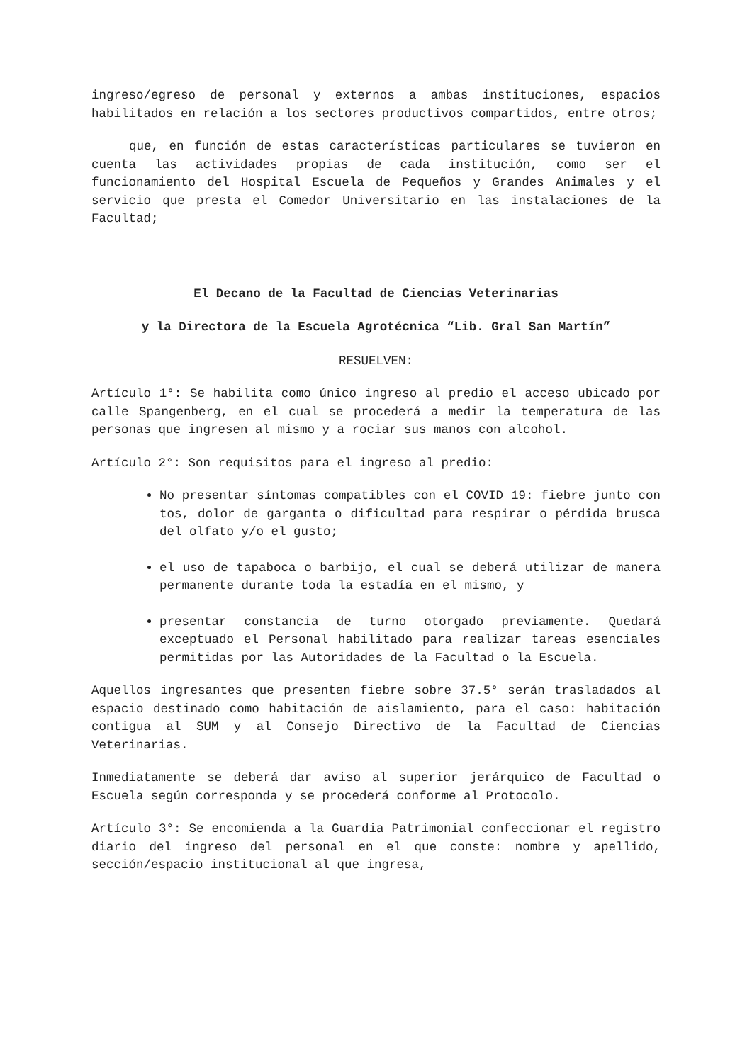ingreso/egreso de personal y externos a ambas instituciones, espacios habilitados en relación a los sectores productivos compartidos, entre otros;
que, en función de estas características particulares se tuvieron en cuenta las actividades propias de cada institución, como ser el funcionamiento del Hospital Escuela de Pequeños y Grandes Animales y el servicio que presta el Comedor Universitario en las instalaciones de la Facultad;
El Decano de la Facultad de Ciencias Veterinarias
y la Directora de la Escuela Agrotécnica “Lib. Gral San Martín”
RESUELVEN:
Artículo 1°: Se habilita como único ingreso al predio el acceso ubicado por calle Spangenberg, en el cual se procederá a medir la temperatura de las personas que ingresen al mismo y a rociar sus manos con alcohol.
Artículo 2°: Son requisitos para el ingreso al predio:
No presentar síntomas compatibles con el COVID 19: fiebre junto con tos, dolor de garganta o dificultad para respirar o pérdida brusca del olfato y/o el gusto;
el uso de tapaboca o barbijo, el cual se deberá utilizar de manera permanente durante toda la estadía en el mismo, y
presentar constancia de turno otorgado previamente. Quedará exceptuado el Personal habilitado para realizar tareas esenciales permitidas por las Autoridades de la Facultad o la Escuela.
Aquellos ingresantes que presenten fiebre sobre 37.5° serán trasladados al espacio destinado como habitación de aislamiento, para el caso: habitación contigua al SUM y al Consejo Directivo de la Facultad de Ciencias Veterinarias.
Inmediatamente se deberá dar aviso al superior jerárquico de Facultad o Escuela según corresponda y se procederá conforme al Protocolo.
Artículo 3°: Se encomienda a la Guardia Patrimonial confeccionar el registro diario del ingreso del personal en el que conste: nombre y apellido, sección/espacio institucional al que ingresa,